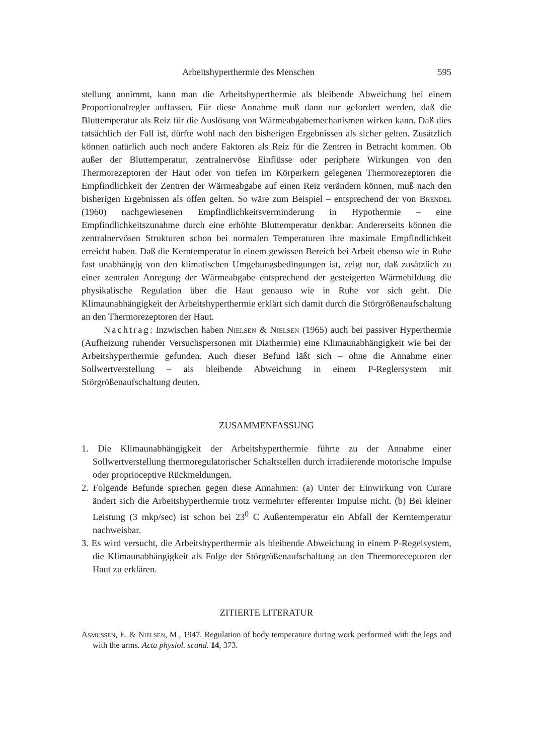Arbeitshyperthermie des Menschen 595
stellung annimmt, kann man die Arbeitshyperthermie als bleibende Abweichung bei einem Proportionalregler auffassen. Für diese Annahme muß dann nur gefordert werden, daß die Bluttemperatur als Reiz für die Auslösung von Wärmeabgabemechanismen wirken kann. Daß dies tatsächlich der Fall ist, dürfte wohl nach den bisherigen Ergebnissen als sicher gelten. Zusätzlich können natürlich auch noch andere Faktoren als Reiz für die Zentren in Betracht kommen. Ob außer der Bluttemperatur, zentralnervöse Einflüsse oder periphere Wirkungen von den Thermorezeptoren der Haut oder von tiefen im Körperkern gelegenen Thermorezeptoren die Empfindlichkeit der Zentren der Wärmeabgabe auf einen Reiz verändern können, muß nach den bisherigen Ergebnissen als offen gelten. So wäre zum Beispiel – entsprechend der von Brendel (1960) nachgewiesenen Empfindlichkeitsverminderung in Hypothermie – eine Empfindlichkeitszunahme durch eine erhöhte Bluttemperatur denkbar. Andererseits können die zentralnervösen Strukturen schon bei normalen Temperaturen ihre maximale Empfindlichkeit erreicht haben. Daß die Kerntemperatur in einem gewissen Bereich bei Arbeit ebenso wie in Ruhe fast unabhängig von den klimatischen Umgebungsbedingungen ist, zeigt nur, daß zusätzlich zu einer zentralen Anregung der Wärmeabgabe entsprechend der gesteigerten Wärmebildung die physikalische Regulation über die Haut genauso wie in Ruhe vor sich geht. Die Klimaunabhängigkeit der Arbeitshyperthermie erklärt sich damit durch die Störgrößenaufschaltung an den Thermorezeptoren der Haut.
Nachtrag: Inzwischen haben Nielsen & Nielsen (1965) auch bei passiver Hyperthermie (Aufheizung ruhender Versuchspersonen mit Diathermie) eine Klimaunabhängigkeit wie bei der Arbeitshyperthermie gefunden. Auch dieser Befund läßt sich – ohne die Annahme einer Sollwertverstellung – als bleibende Abweichung in einem P-Reglersystem mit Störgrößenaufschaltung deuten.
ZUSAMMENFASSUNG
1. Die Klimaunabhängigkeit der Arbeitshyperthermie führte zu der Annahme einer Sollwertverstellung thermoregulatorischer Schaltstellen durch irradiierende motorische Impulse oder proprioceptive Rückmeldungen.
2. Folgende Befunde sprechen gegen diese Annahmen: (a) Unter der Einwirkung von Curare ändert sich die Arbeitshyperthermie trotz vermehrter efferenter Impulse nicht. (b) Bei kleiner Leistung (3 mkp/sec) ist schon bei 23<sup>0</sup> C Außentemperatur ein Abfall der Kerntemperatur nachweisbar.
3. Es wird versucht, die Arbeitshyperthermie als bleibende Abweichung in einem P-Regelsystem, die Klimaunabhängigkeit als Folge der Störgrößenaufschaltung an den Thermoreceptoren der Haut zu erklären.
ZITIERTE LITERATUR
Asmussen, E. & Nielsen, M., 1947. Regulation of body temperature during work performed with the legs and with the arms. Acta physiol. scand. 14, 373.